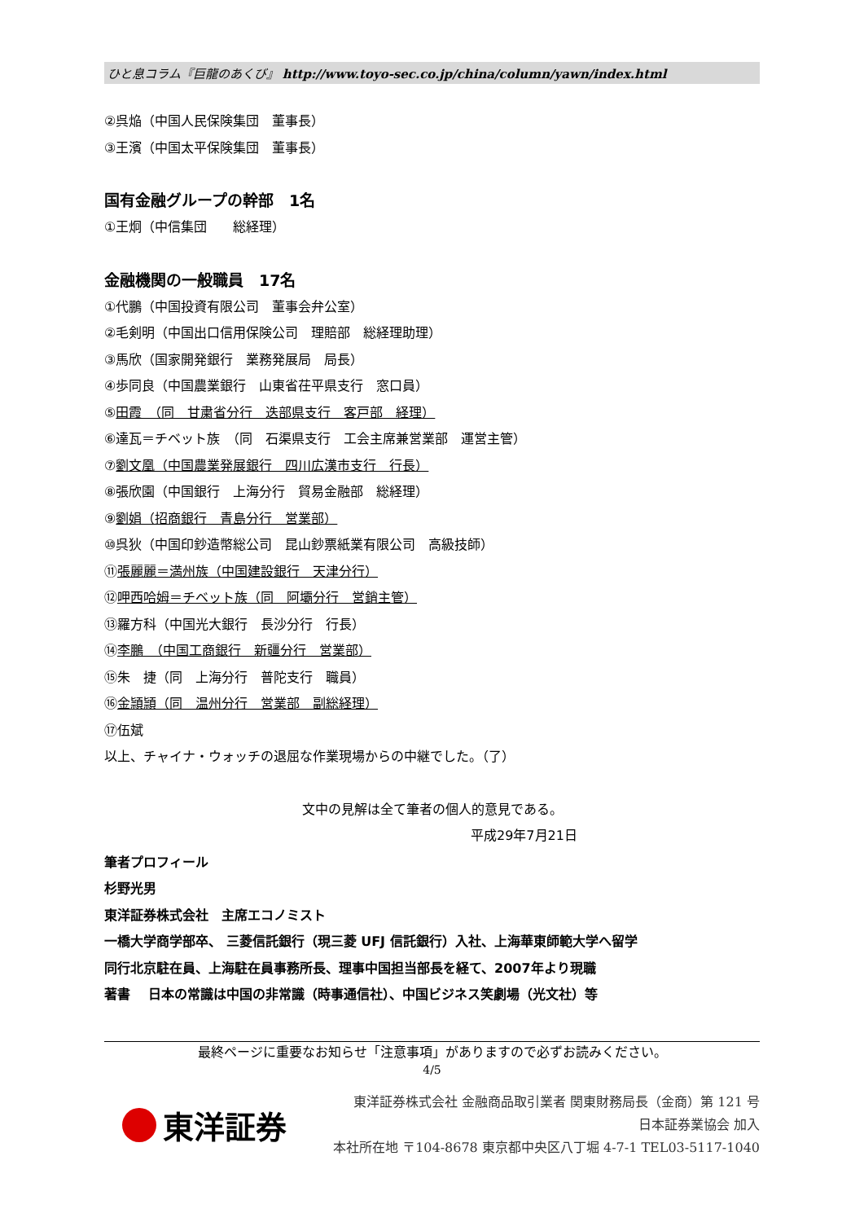ひと息コラム『巨龍のあくび』 http://www.toyo-sec.co.jp/china/column/yawn/index.html
②呉焔（中国人民保険集団　董事長）
③王濱（中国太平保険集団　董事長）
国有金融グループの幹部　1名
①王炯（中信集団　　総経理）
金融機関の一般職員　17名
①代鵬（中国投資有限公司　董事会弁公室）
②毛剣明（中国出口信用保険公司　理賠部　総経理助理）
③馬欣（国家開発銀行　業務発展局　局長）
④歩同良（中国農業銀行　山東省茌平県支行　窓口員）
⑤田霞　（同　甘粛省分行　迭部県支行　客戸部　経理）
⑥達瓦＝チベット族　（同　石渠県支行　工会主席兼営業部　運営主管）
⑦劉文凰（中国農業発展銀行　四川広漢市支行　行長）
⑧張欣園（中国銀行　上海分行　貿易金融部　総経理）
⑨劉娟（招商銀行　青島分行　営業部）
⑩呉狄（中国印鈔造幣総公司　昆山鈔票紙業有限公司　高級技師）
⑪張麗麗＝満州族（中国建設銀行　天津分行）
⑫呷西哈姆＝チベット族（同　阿壩分行　営銷主管）
⑬羅方科（中国光大銀行　長沙分行　行長）
⑭李鵬　（中国工商銀行　新疆分行　営業部）
⑮朱　捷（同　上海分行　普陀支行　職員）
⑯金頴頴（同　温州分行　営業部　副総経理）
⑰伍斌
以上、チャイナ・ウォッチの退屈な作業現場からの中継でした。（了）
文中の見解は全て筆者の個人的意見である。
平成29年7月21日
筆者プロフィール
杉野光男
東洋証券株式会社　主席エコノミスト
一橋大学商学部卒、 三菱信託銀行（現三菱 UFJ 信託銀行）入社、上海華東師範大学へ留学
同行北京駐在員、上海駐在員事務所長、理事中国担当部長を経て、2007年より現職
著書　 日本の常識は中国の非常識（時事通信社）、中国ビジネス笑劇場（光文社）等
最終ページに重要なお知らせ「注意事項」がありますので必ずお読みください。
4/5
東洋証券
東洋証券株式会社 金融商品取引業者 関東財務局長（金商）第 121 号
日本証券業協会 加入
本社所在地 〒104-8678 東京都中央区八丁堀 4-7-1 TEL03-5117-1040